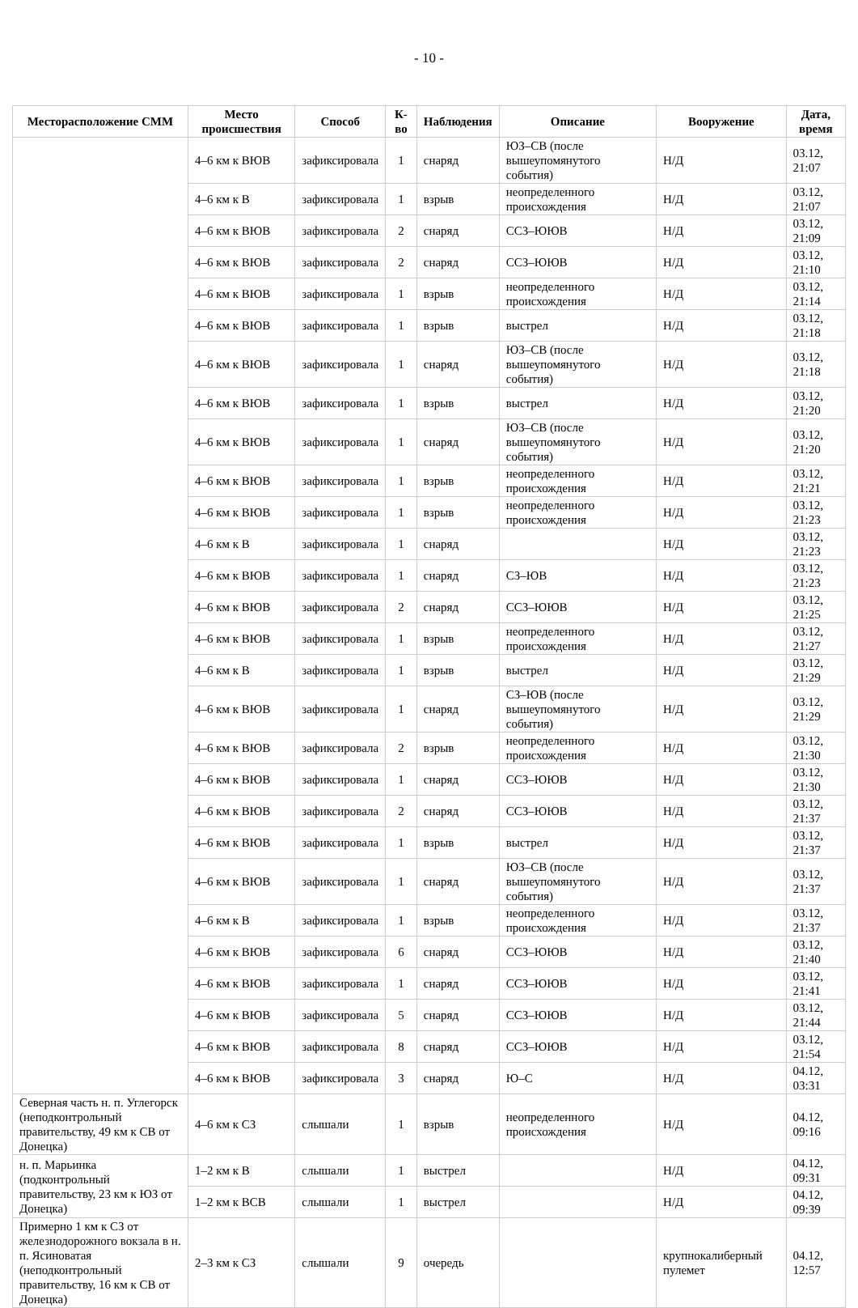- 10 -
| Месторасположение СММ | Место происшествия | Способ | К-во | Наблюдения | Описание | Вооружение | Дата, время |
| --- | --- | --- | --- | --- | --- | --- | --- |
| | 4–6 км к ВЮВ | зафиксировала | 1 | снаряд | ЮЗ–СВ (после вышеупомянутого события) | Н/Д | 03.12, 21:07 |
| | 4–6 км к В | зафиксировала | 1 | взрыв | неопределенного происхождения | Н/Д | 03.12, 21:07 |
| | 4–6 км к ВЮВ | зафиксировала | 2 | снаряд | ССЗ–ЮЮВ | Н/Д | 03.12, 21:09 |
| | 4–6 км к ВЮВ | зафиксировала | 2 | снаряд | ССЗ–ЮЮВ | Н/Д | 03.12, 21:10 |
| | 4–6 км к ВЮВ | зафиксировала | 1 | взрыв | неопределенного происхождения | Н/Д | 03.12, 21:14 |
| | 4–6 км к ВЮВ | зафиксировала | 1 | взрыв | выстрел | Н/Д | 03.12, 21:18 |
| | 4–6 км к ВЮВ | зафиксировала | 1 | снаряд | ЮЗ–СВ (после вышеупомянутого события) | Н/Д | 03.12, 21:18 |
| | 4–6 км к ВЮВ | зафиксировала | 1 | взрыв | выстрел | Н/Д | 03.12, 21:20 |
| | 4–6 км к ВЮВ | зафиксировала | 1 | снаряд | ЮЗ–СВ (после вышеупомянутого события) | Н/Д | 03.12, 21:20 |
| | 4–6 км к ВЮВ | зафиксировала | 1 | взрыв | неопределенного происхождения | Н/Д | 03.12, 21:21 |
| | 4–6 км к ВЮВ | зафиксировала | 1 | взрыв | неопределенного происхождения | Н/Д | 03.12, 21:23 |
| | 4–6 км к В | зафиксировала | 1 | снаряд | | Н/Д | 03.12, 21:23 |
| | 4–6 км к ВЮВ | зафиксировала | 1 | снаряд | СЗ–ЮВ | Н/Д | 03.12, 21:23 |
| | 4–6 км к ВЮВ | зафиксировала | 2 | снаряд | ССЗ–ЮЮВ | Н/Д | 03.12, 21:25 |
| | 4–6 км к ВЮВ | зафиксировала | 1 | взрыв | неопределенного происхождения | Н/Д | 03.12, 21:27 |
| | 4–6 км к В | зафиксировала | 1 | взрыв | выстрел | Н/Д | 03.12, 21:29 |
| | 4–6 км к ВЮВ | зафиксировала | 1 | снаряд | СЗ–ЮВ (после вышеупомянутого события) | Н/Д | 03.12, 21:29 |
| | 4–6 км к ВЮВ | зафиксировала | 2 | взрыв | неопределенного происхождения | Н/Д | 03.12, 21:30 |
| | 4–6 км к ВЮВ | зафиксировала | 1 | снаряд | ССЗ–ЮЮВ | Н/Д | 03.12, 21:30 |
| | 4–6 км к ВЮВ | зафиксировала | 2 | снаряд | ССЗ–ЮЮВ | Н/Д | 03.12, 21:37 |
| | 4–6 км к ВЮВ | зафиксировала | 1 | взрыв | выстрел | Н/Д | 03.12, 21:37 |
| | 4–6 км к ВЮВ | зафиксировала | 1 | снаряд | ЮЗ–СВ (после вышеупомянутого события) | Н/Д | 03.12, 21:37 |
| | 4–6 км к В | зафиксировала | 1 | взрыв | неопределенного происхождения | Н/Д | 03.12, 21:37 |
| | 4–6 км к ВЮВ | зафиксировала | 6 | снаряд | ССЗ–ЮЮВ | Н/Д | 03.12, 21:40 |
| | 4–6 км к ВЮВ | зафиксировала | 1 | снаряд | ССЗ–ЮЮВ | Н/Д | 03.12, 21:41 |
| | 4–6 км к ВЮВ | зафиксировала | 5 | снаряд | ССЗ–ЮЮВ | Н/Д | 03.12, 21:44 |
| | 4–6 км к ВЮВ | зафиксировала | 8 | снаряд | ССЗ–ЮЮВ | Н/Д | 03.12, 21:54 |
| | 4–6 км к ВЮВ | зафиксировала | 3 | снаряд | Ю–С | Н/Д | 04.12, 03:31 |
| Северная часть н. п. Углегорск (неподконтрольный правительству, 49 км к СВ от Донецка) | 4–6 км к СЗ | слышали | 1 | взрыв | неопределенного происхождения | Н/Д | 04.12, 09:16 |
| н. п. Марьинка (подконтрольный правительству, 23 км к ЮЗ от Донецка) | 1–2 км к В | слышали | 1 | выстрел | | Н/Д | 04.12, 09:31 |
| | 1–2 км к ВСВ | слышали | 1 | выстрел | | Н/Д | 04.12, 09:39 |
| Примерно 1 км к СЗ от железнодорожного вокзала в н. п. Ясиноватая (неподконтрольный правительству, 16 км к СВ от Донецка) | 2–3 км к СЗ | слышали | 9 | очередь | | крупнокалиберный пулемет | 04.12, 12:57 |